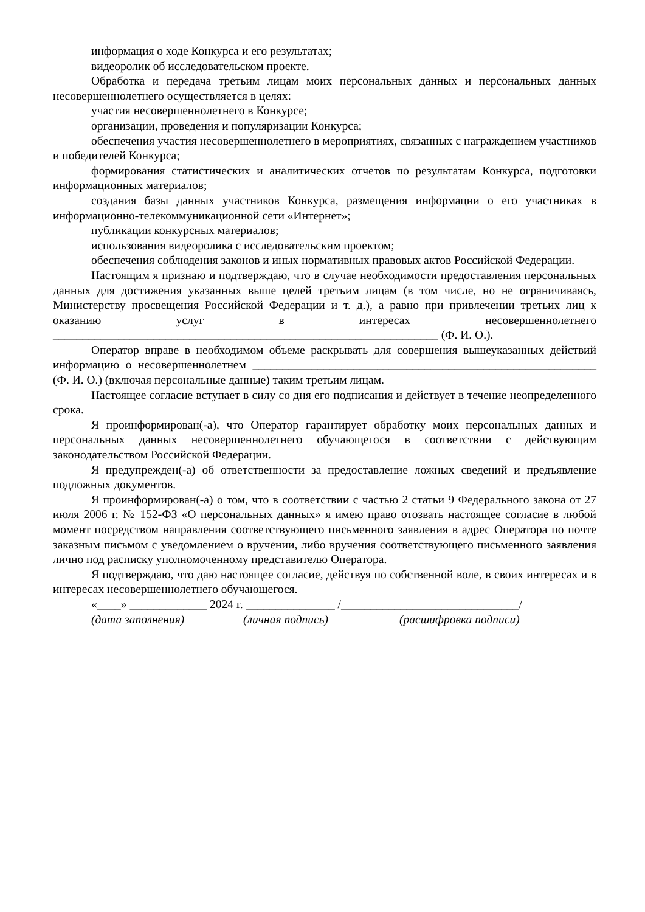информация о ходе Конкурса и его результатах;
видеоролик об исследовательском проекте.
Обработка и передача третьим лицам моих персональных данных и персональных данных несовершеннолетнего осуществляется в целях:
участия несовершеннолетнего в Конкурсе;
организации, проведения и популяризации Конкурса;
обеспечения участия несовершеннолетнего в мероприятиях, связанных с награждением участников и победителей Конкурса;
формирования статистических и аналитических отчетов по результатам Конкурса, подготовки информационных материалов;
создания базы данных участников Конкурса, размещения информации о его участниках в информационно-телекоммуникационной сети «Интернет»;
публикации конкурсных материалов;
использования видеоролика с исследовательским проектом;
обеспечения соблюдения законов и иных нормативных правовых актов Российской Федерации.
Настоящим я признаю и подтверждаю, что в случае необходимости предоставления персональных данных для достижения указанных выше целей третьим лицам (в том числе, но не ограничиваясь, Министерству просвещения Российской Федерации и т. д.), а равно при привлечении третьих лиц к оказанию услуг в интересах несовершеннолетнего _________________________________________________________________ (Ф. И. О.).
Оператор вправе в необходимом объеме раскрывать для совершения вышеуказанных действий информацию о несовершеннолетнем __________________________________________________________ (Ф. И. О.) (включая персональные данные) таким третьим лицам.
Настоящее согласие вступает в силу со дня его подписания и действует в течение неопределенного срока.
Я проинформирован(-а), что Оператор гарантирует обработку моих персональных данных и персональных данных несовершеннолетнего обучающегося в соответствии с действующим законодательством Российской Федерации.
Я предупрежден(-а) об ответственности за предоставление ложных сведений и предъявление подложных документов.
Я проинформирован(-а) о том, что в соответствии с частью 2 статьи 9 Федерального закона от 27 июля 2006 г. № 152-ФЗ «О персональных данных» я имею право отозвать настоящее согласие в любой момент посредством направления соответствующего письменного заявления в адрес Оператора по почте заказным письмом с уведомлением о вручении, либо вручения соответствующего письменного заявления лично под расписку уполномоченному представителю Оператора.
Я подтверждаю, что даю настоящее согласие, действуя по собственной воле, в своих интересах и в интересах несовершеннолетнего обучающегося.
«____» _____________ 2024 г. _______________ /______________________________/
(дата заполнения) (личная подпись) (расшифровка подписи)